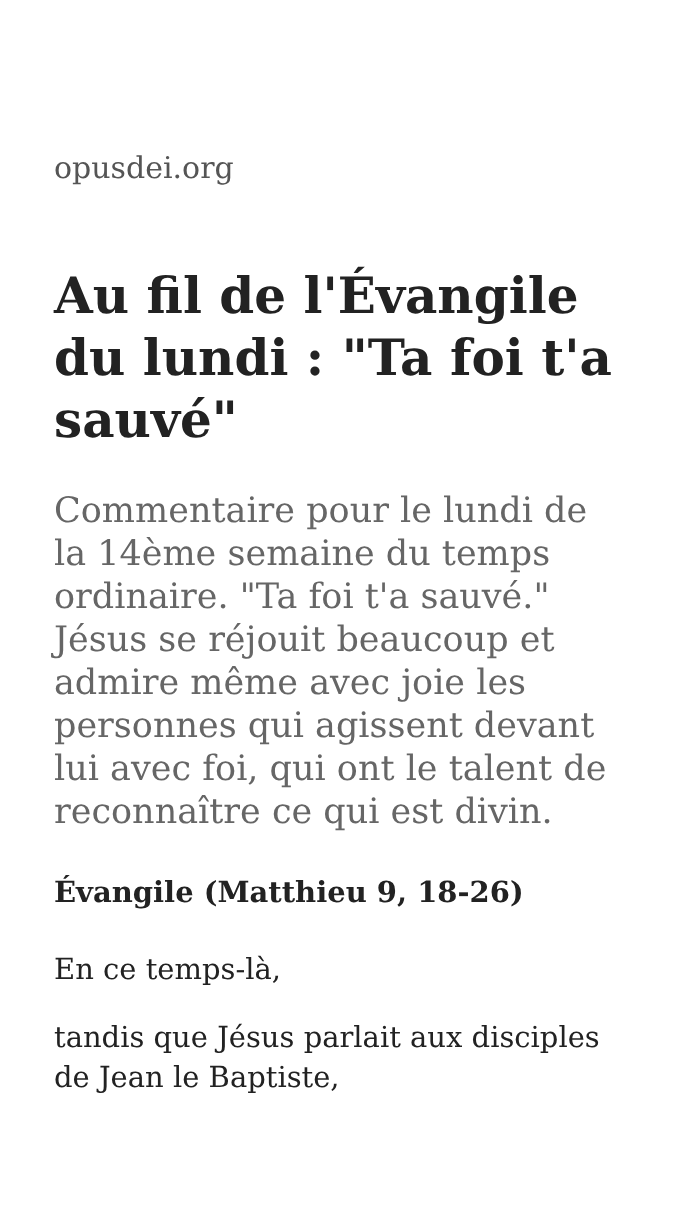opusdei.org
Au fil de l'Évangile du lundi : "Ta foi t'a sauvé"
Commentaire pour le lundi de la 14ème semaine du temps ordinaire. "Ta foi t'a sauvé." Jésus se réjouit beaucoup et admire même avec joie les personnes qui agissent devant lui avec foi, qui ont le talent de reconnaître ce qui est divin.
Évangile (Matthieu 9, 18-26)
En ce temps-là,
tandis que Jésus parlait aux disciples de Jean le Baptiste,